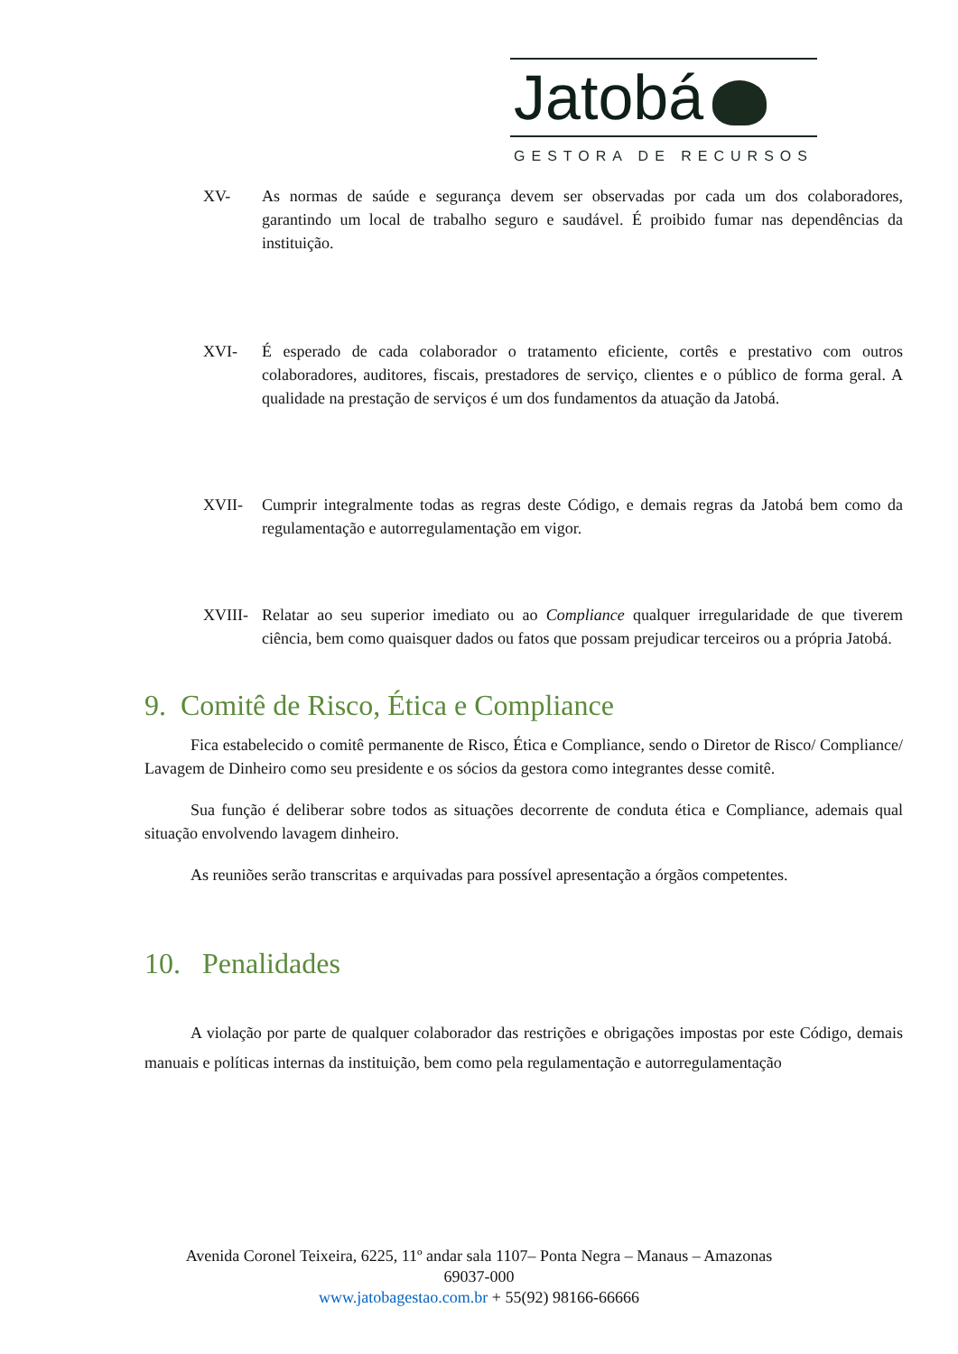Jatobá
GESTORA DE RECURSOS
XV- As normas de saúde e segurança devem ser observadas por cada um dos colaboradores, garantindo um local de trabalho seguro e saudável. É proibido fumar nas dependências da instituição.
XVI- É esperado de cada colaborador o tratamento eficiente, cortês e prestativo com outros colaboradores, auditores, fiscais, prestadores de serviço, clientes e o público de forma geral. A qualidade na prestação de serviços é um dos fundamentos da atuação da Jatobá.
XVII- Cumprir integralmente todas as regras deste Código, e demais regras da Jatobá bem como da regulamentação e autorregulamentação em vigor.
XVIII- Relatar ao seu superior imediato ou ao Compliance qualquer irregularidade de que tiverem ciência, bem como quaisquer dados ou fatos que possam prejudicar terceiros ou a própria Jatobá.
9. Comitê de Risco, Ética e Compliance
Fica estabelecido o comitê permanente de Risco, Ética e Compliance, sendo o Diretor de Risco/ Compliance/ Lavagem de Dinheiro como seu presidente e os sócios da gestora como integrantes desse comitê.
Sua função é deliberar sobre todos as situações decorrente de conduta ética e Compliance, ademais qual situação envolvendo lavagem dinheiro.
As reuniões serão transcritas e arquivadas para possível apresentação a órgãos competentes.
10. Penalidades
A violação por parte de qualquer colaborador das restrições e obrigações impostas por este Código, demais manuais e políticas internas da instituição, bem como pela regulamentação e autorregulamentação
Avenida Coronel Teixeira, 6225, 11º andar sala 1107– Ponta Negra – Manaus – Amazonas
69037-000
www.jatobagestao.com.br + 55(92) 98166-66666